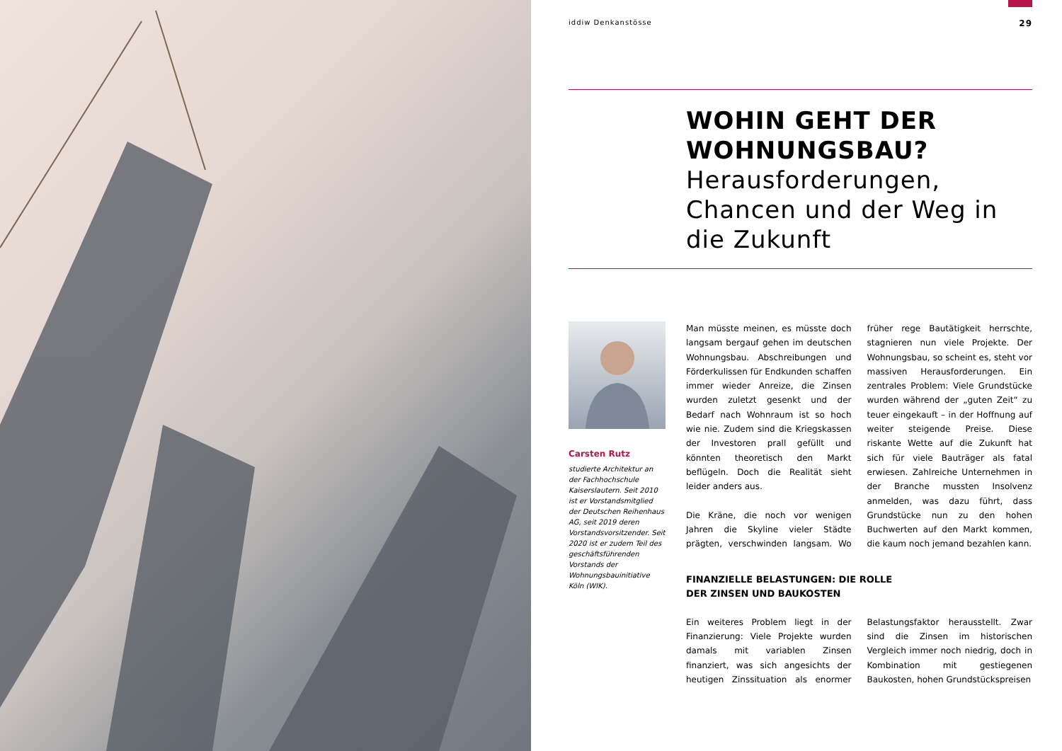iddiw Denkanstösse 29
WOHIN GEHT DER WOHNUNGSBAU?
Herausforderungen, Chancen und der Weg in die Zukunft
Carsten Rutz
studierte Architektur an der Fachhochschule Kaiserslautern. Seit 2010 ist er Vorstandsmitglied der Deutschen Reihenhaus AG, seit 2019 deren Vorstandsvorsitzender. Seit 2020 ist er zudem Teil des geschäftsführenden Vorstands der Wohnungsbauinitiative Köln (WIK).
Man müsste meinen, es müsste doch langsam bergauf gehen im deutschen Wohnungsbau. Abschreibungen und Förderkulissen für Endkunden schaffen immer wieder Anreize, die Zinsen wurden zuletzt gesenkt und der Bedarf nach Wohnraum ist so hoch wie nie. Zudem sind die Kriegskassen der Investoren prall gefüllt und könnten theoretisch den Markt beflügeln. Doch die Realität sieht leider anders aus.
Die Kräne, die noch vor wenigen Jahren die Skyline vieler Städte prägten, verschwinden langsam. Wo früher rege Bautätigkeit herrschte, stagnieren nun viele Projekte. Der Wohnungsbau, so scheint es, steht vor massiven Herausforderungen. Ein zentrales Problem: Viele Grundstücke wurden während der „guten Zeit“ zu teuer eingekauft – in der Hoffnung auf weiter steigende Preise. Diese riskante Wette auf die Zukunft hat sich für viele Bauträger als fatal erwiesen. Zahlreiche Unternehmen in der Branche mussten Insolvenz anmelden, was dazu führt, dass Grundstücke nun zu den hohen Buchwerten auf den Markt kommen, die kaum noch jemand bezahlen kann.
FINANZIELLE BELASTUNGEN: DIE ROLLE
DER ZINSEN UND BAUKOSTEN
Ein weiteres Problem liegt in der Finanzierung: Viele Projekte wurden damals mit variablen Zinsen finanziert, was sich angesichts der heutigen Zinssituation als enormer Belastungsfaktor herausstellt. Zwar sind die Zinsen im historischen Vergleich immer noch niedrig, doch in Kombination mit gestiegenen Baukosten, hohen Grundstückspreisen